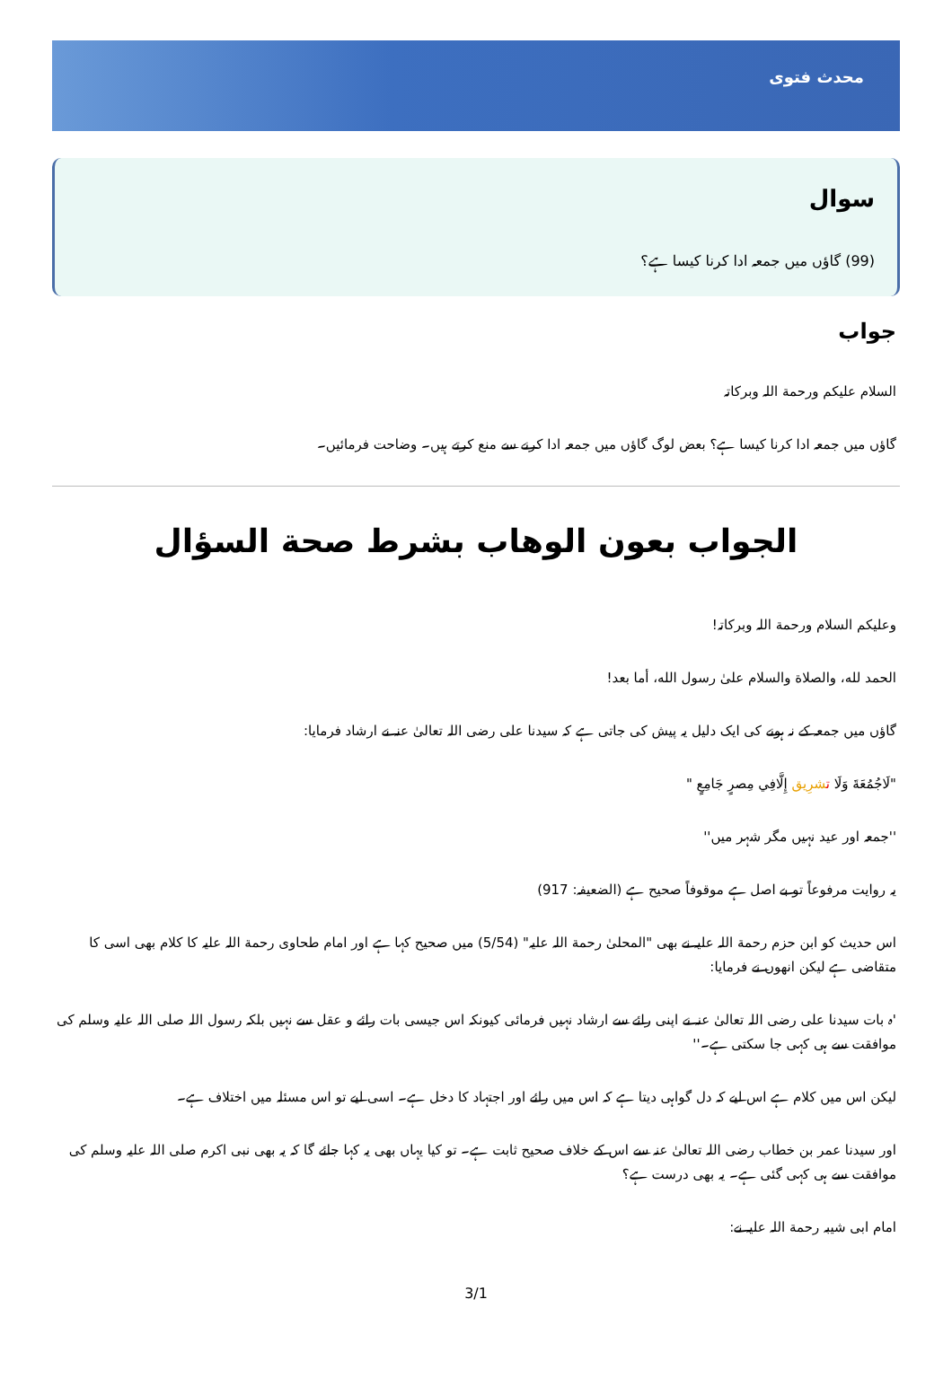محدث فتوی
سوال
(99) گاؤں میں جمعہ ادا کرنا کیسا ہے؟
جواب
السلام علیکم ورحمة اللہ وبرکاتہ
گاؤں میں جمعہ ادا کرنا کیسا ہے؟ بعض لوگ گاؤں میں جمعہ ادا کرنے سے منع کرتے ہیں۔ وضاحت فرمائیں۔
الجواب بعون الوهاب بشرط صحة السؤال
وعلیکم السلام ورحمة اللہ وبرکاتہ!
الحمد لله، والصلاة والسلام علىٰ رسول الله، أما بعد!
گاؤں میں جمعہ کے نہ ہونے کی ایک دلیل یہ پیش کی جاتی ہے کہ سیدنا علی رضی اللہ تعالیٰ عنہ نے ارشاد فرمایا:
"لَاجُمُعَةَ وَلَا تشرِيق إِلَّافِي مِصرٍ جَامِعٍ "
''جمعہ اور عید نہیں مگر شہر میں''
یہ روایت مرفوعاً تو بے اصل ہے موقوفاً صحیح ہے (الضعیفہ: 917)
اس حدیث کو ابن حزم رحمة اللہ علیہ نے بھی "المحلیٰ رحمة اللہ علیہ" (5/54) میں صحیح کہا ہے اور امام طحاوی رحمة اللہ علیہ کا کلام بھی اسی کا متقاضی ہے لیکن انھوں نے فرمایا:
'ہ بات سیدنا علی رضی اللہ تعالیٰ عنہ نے اپنی رائے سے ارشاد نہیں فرمائی کیونکہ اس جیسی بات رائے و عقل سے نہیں بلکہ رسول اللہ صلی اللہ علیہ وسلم کی موافقت سے ہی کہی جا سکتی ہے۔''
لیکن اس میں کلام ہے اس لیے کہ دل گواہی دیتا ہے کہ اس میں رائے اور اجتہاد کا دخل ہے۔ اسی لیے تو اس مسئلہ میں اختلاف ہے۔
اور سیدنا عمر بن خطاب رضی اللہ تعالیٰ عنہ سے اس کے خلاف صحیح ثابت ہے۔ تو کیا یہاں بھی یہ کہا جائے گا کہ یہ بھی نبی اکرم صلی اللہ علیہ وسلم کی موافقت سے ہی کہی گئی ہے۔ یہ بھی درست ہے؟
امام ابی شیبہ رحمة اللہ علیہ نے:
3/1